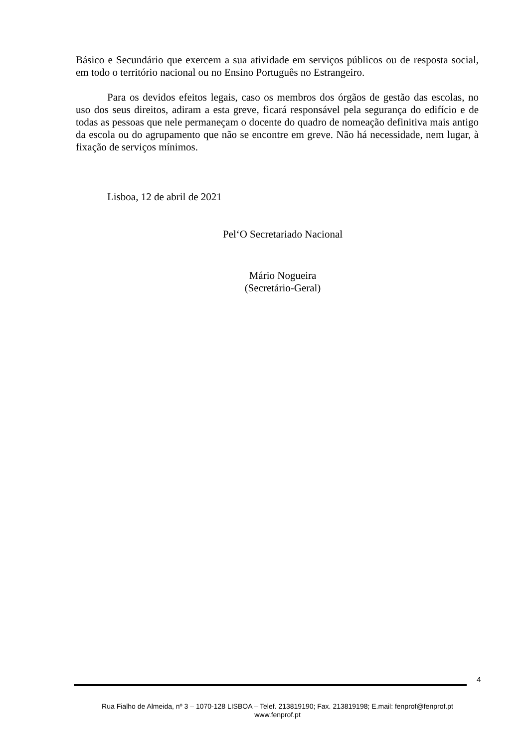Básico e Secundário que exercem a sua atividade em serviços públicos ou de resposta social, em todo o território nacional ou no Ensino Português no Estrangeiro.
Para os devidos efeitos legais, caso os membros dos órgãos de gestão das escolas, no uso dos seus direitos, adiram a esta greve, ficará responsável pela segurança do edifício e de todas as pessoas que nele permaneçam o docente do quadro de nomeação definitiva mais antigo da escola ou do agrupamento que não se encontre em greve. Não há necessidade, nem lugar, à fixação de serviços mínimos.
Lisboa, 12 de abril de 2021
Pel‘O Secretariado Nacional
Mário Nogueira
(Secretário-Geral)
4
Rua Fialho de Almeida, nº 3 – 1070-128 LISBOA – Telef. 213819190; Fax. 213819198; E.mail: fenprof@fenprof.pt
www.fenprof.pt